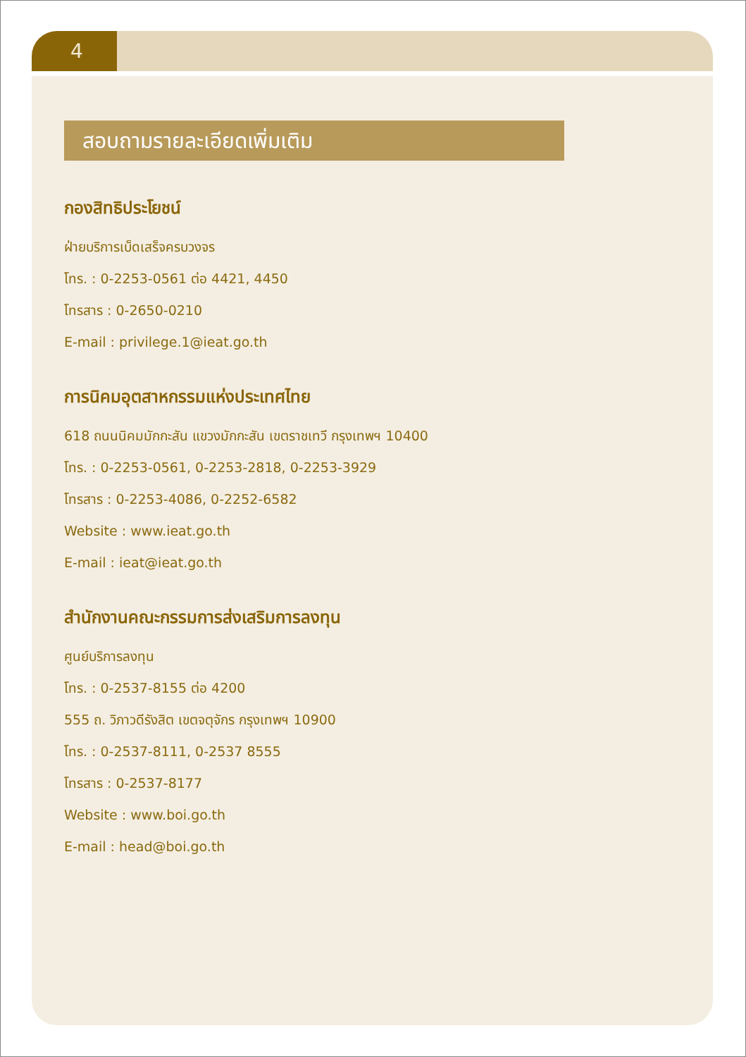4
สอบถามรายละเอียดเพิ่มเติม
กองสิทธิประโยชน์
ฝ่ายบริการเบ็ดเสร็จครบวงจร
โทร. : 0-2253-0561 ต่อ 4421, 4450
โทรสาร : 0-2650-0210
E-mail : privilege.1@ieat.go.th
การนิคมอุตสาหกรรมแห่งประเทศไทย
618 ถนนนิคมมักกะสัน แขวงมักกะสัน เขตราชเทวี กรุงเทพฯ 10400
โทร. : 0-2253-0561, 0-2253-2818, 0-2253-3929
โทรสาร : 0-2253-4086, 0-2252-6582
Website : www.ieat.go.th
E-mail : ieat@ieat.go.th
สำนักงานคณะกรรมการส่งเสริมการลงทุน
ศูนย์บริการลงทุน
โทร. : 0-2537-8155 ต่อ 4200
555 ถ. วิภาวดีรังสิต เขตจตุจักร กรุงเทพฯ 10900
โทร. : 0-2537-8111, 0-2537 8555
โทรสาร : 0-2537-8177
Website : www.boi.go.th
E-mail : head@boi.go.th